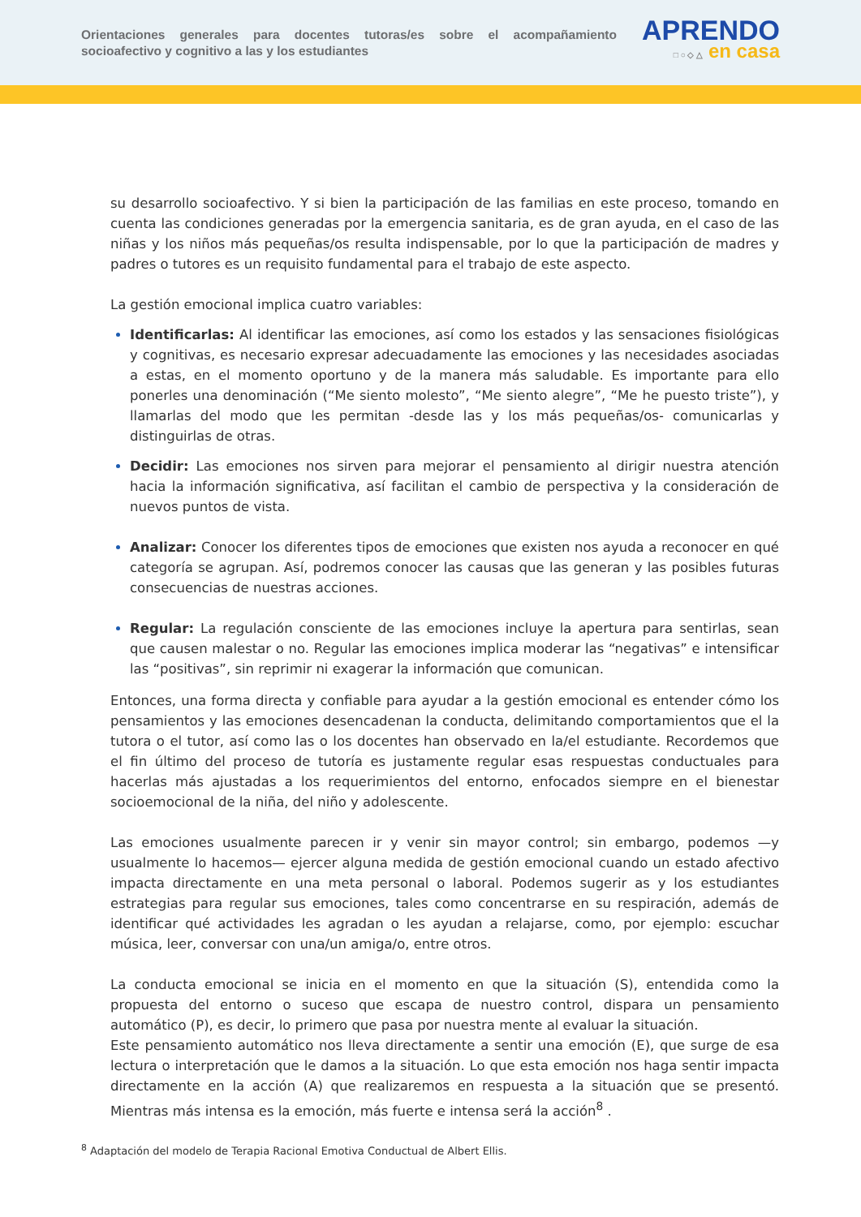Orientaciones generales para docentes tutoras/es sobre el acompañamiento socioafectivo y cognitivo a las y los estudiantes
APRENDO
□ ○ ◇ △ en casa
su desarrollo socioafectivo. Y si bien la participación de las familias en este proceso, tomando en cuenta las condiciones generadas por la emergencia sanitaria, es de gran ayuda, en el caso de las niñas y los niños más pequeñas/os resulta indispensable, por lo que la participación de madres y padres o tutores es un requisito fundamental para el trabajo de este aspecto.
La gestión emocional implica cuatro variables:
Identificarlas: Al identificar las emociones, así como los estados y las sensaciones fisiológicas y cognitivas, es necesario expresar adecuadamente las emociones y las necesidades asociadas a estas, en el momento oportuno y de la manera más saludable. Es importante para ello ponerles una denominación (“Me siento molesto”, “Me siento alegre”, “Me he puesto triste”), y llamarlas del modo que les permitan -desde las y los más pequeñas/os- comunicarlas y distinguirlas de otras.
Decidir: Las emociones nos sirven para mejorar el pensamiento al dirigir nuestra atención hacia la información significativa, así facilitan el cambio de perspectiva y la consideración de nuevos puntos de vista.
Analizar: Conocer los diferentes tipos de emociones que existen nos ayuda a reconocer en qué categoría se agrupan. Así, podremos conocer las causas que las generan y las posibles futuras consecuencias de nuestras acciones.
Regular: La regulación consciente de las emociones incluye la apertura para sentirlas, sean que causen malestar o no. Regular las emociones implica moderar las “negativas” e intensificar las “positivas”, sin reprimir ni exagerar la información que comunican.
Entonces, una forma directa y confiable para ayudar a la gestión emocional es entender cómo los pensamientos y las emociones desencadenan la conducta, delimitando comportamientos que el la tutora o el tutor, así como las o los docentes han observado en la/el estudiante. Recordemos que el fin último del proceso de tutoría es justamente regular esas respuestas conductuales para hacerlas más ajustadas a los requerimientos del entorno, enfocados siempre en el bienestar socioemocional de la niña, del niño y adolescente.
Las emociones usualmente parecen ir y venir sin mayor control; sin embargo, podemos —y usualmente lo hacemos— ejercer alguna medida de gestión emocional cuando un estado afectivo impacta directamente en una meta personal o laboral. Podemos sugerir as y los estudiantes estrategias para regular sus emociones, tales como concentrarse en su respiración, además de identificar qué actividades les agradan o les ayudan a relajarse, como, por ejemplo: escuchar música, leer, conversar con una/un amiga/o, entre otros.
La conducta emocional se inicia en el momento en que la situación (S), entendida como la propuesta del entorno o suceso que escapa de nuestro control, dispara un pensamiento automático (P), es decir, lo primero que pasa por nuestra mente al evaluar la situación.
Este pensamiento automático nos lleva directamente a sentir una emoción (E), que surge de esa lectura o interpretación que le damos a la situación. Lo que esta emoción nos haga sentir impacta directamente en la acción (A) que realizaremos en respuesta a la situación que se presentó. Mientras más intensa es la emoción, más fuerte e intensa será la acción<sup>8</sup> .
<sup>8</sup> Adaptación del modelo de Terapia Racional Emotiva Conductual de Albert Ellis.